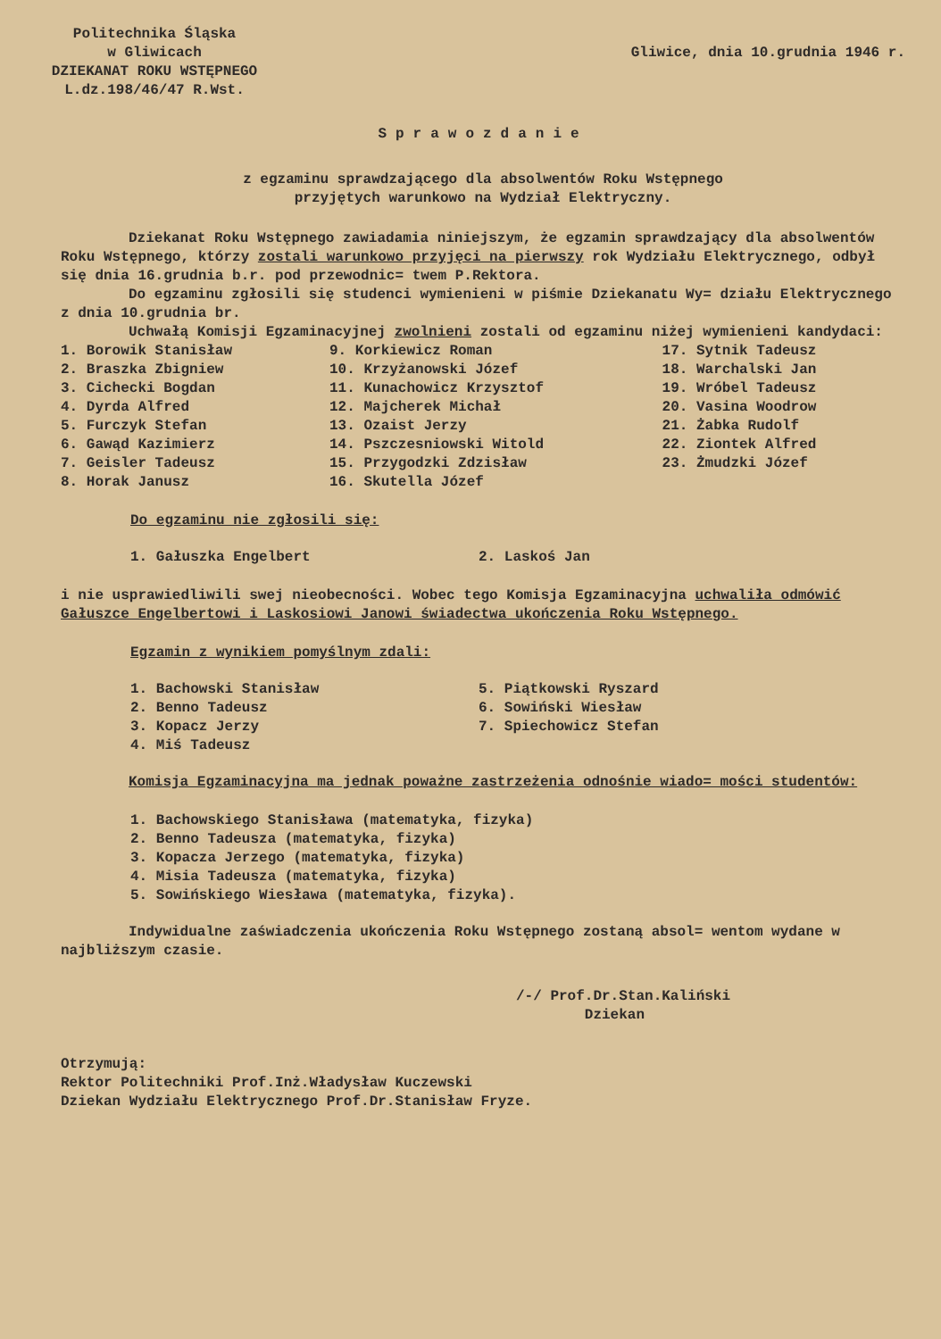Politechnika Śląska
w Gliwicach
DZIEKANAT ROKU WSTĘPNEGO
L.dz.198/46/47 R.Wst.
Gliwice, dnia 10.grudnia 1946 r.
Sprawozdanie
z egzaminu sprawdzającego dla absolwentów Roku Wstępnego
przyjętych warunkowo na Wydział Elektryczny.
Dziekanat Roku Wstępnego zawiadamia niniejszym, że egzamin sprawdzający dla absolwentów Roku Wstępnego, którzy zostali warunkowo przyjęci na pierwszy rok Wydziału Elektrycznego, odbył się dnia 16.grudnia b.r. pod przewodnic= twem P.Rektora.
Do egzaminu zgłosili się studenci wymienieni w piśmie Dziekanatu Wy= działu Elektrycznego z dnia 10.grudnia br.
Uchwałą Komisji Egzaminacyjnej zwolnieni zostali od egzaminu niżej wymienieni kandydaci:
| 1. Borowik Stanisław | 9. Korkiewicz Roman | 17. Sytnik Tadeusz |
| 2. Braszka Zbigniew | 10. Krzyżanowski Józef | 18. Warchalski Jan |
| 3. Cichecki Bogdan | 11. Kunachowicz Krzysztof | 19. Wróbel Tadeusz |
| 4. Dyrda Alfred | 12. Majcherek Michał | 20. Vasina Woodrow |
| 5. Furczyk Stefan | 13. Ozaist Jerzy | 21. Żabka Rudolf |
| 6. Gawąd Kazimierz | 14. Pszczesniowski Witold | 22. Ziontek Alfred |
| 7. Geisler Tadeusz | 15. Przygodzki Zdzisław | 23. Żmudzki Józef |
| 8. Horak Janusz | 16. Skutella Józef | |
Do egzaminu nie zgłosili się:
| 1. Gałuszka Engelbert | 2. Laskoś Jan |
i nie usprawiedliwili swej nieobecności. Wobec tego Komisja Egzaminacyjna uchwaliła odmówić Gałuszce Engelbertowi i Laskosiowi Janowi świadectwa ukończenia Roku Wstępnego.
Egzamin z wynikiem pomyślnym zdali:
| 1. Bachowski Stanisław 2. Benno Tadeusz 3. Kopacz Jerzy 4. Miś Tadeusz | 5. Piątkowski Ryszard 6. Sowiński Wiesław 7. Spiechowicz Stefan |
Komisja Egzaminacyjna ma jednak poważne zastrzeżenia odnośnie wiado= mości studentów:
1. Bachowskiego Stanisława (matematyka, fizyka)
2. Benno Tadeusza (matematyka, fizyka)
3. Kopacza Jerzego (matematyka, fizyka)
4. Misia Tadeusza (matematyka, fizyka)
5. Sowińskiego Wiesława (matematyka, fizyka).
Indywidualne zaświadczenia ukończenia Roku Wstępnego zostaną absol= wentom wydane w najbliższym czasie.
/-/ Prof.Dr.Stan.Kaliński
Dziekan
Otrzymują:
Rektor Politechniki Prof.Inż.Władysław Kuczewski
Dziekan Wydziału Elektrycznego Prof.Dr.Stanisław Fryze.